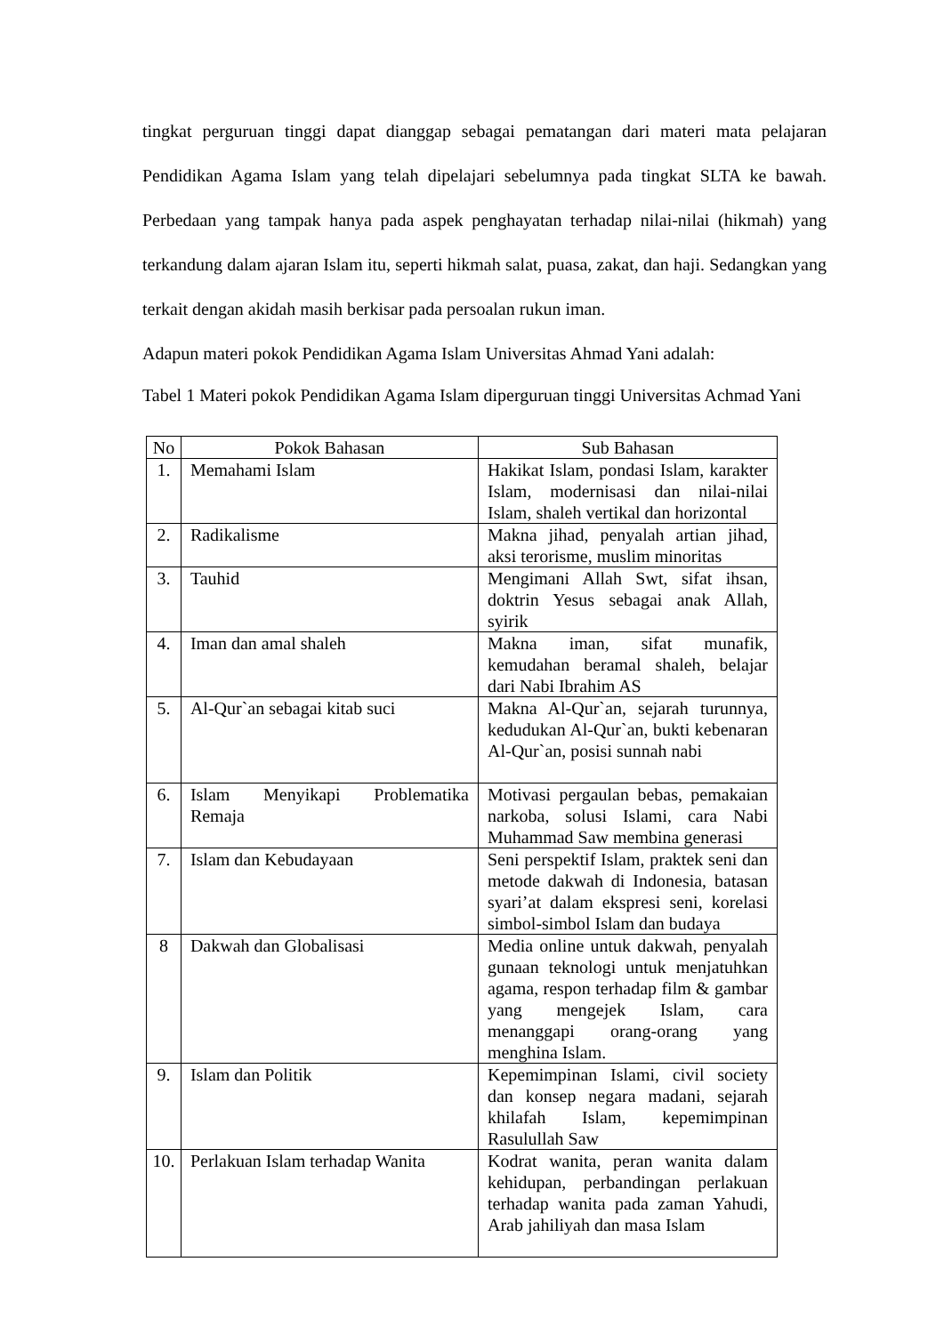tingkat perguruan tinggi dapat dianggap sebagai pematangan dari materi mata pelajaran Pendidikan Agama Islam yang telah dipelajari sebelumnya pada tingkat SLTA ke bawah. Perbedaan yang tampak hanya pada aspek penghayatan terhadap nilai-nilai (hikmah) yang terkandung dalam ajaran Islam itu, seperti hikmah salat, puasa, zakat, dan haji. Sedangkan yang terkait dengan akidah masih berkisar pada persoalan rukun iman.
Adapun materi pokok Pendidikan Agama Islam Universitas Ahmad Yani adalah:
Tabel 1 Materi pokok Pendidikan Agama Islam diperguruan tinggi Universitas Achmad Yani
| No | Pokok Bahasan | Sub Bahasan |
| --- | --- | --- |
| 1. | Memahami Islam | Hakikat Islam, pondasi Islam, karakter Islam, modernisasi dan nilai-nilai Islam, shaleh vertikal dan horizontal |
| 2. | Radikalisme | Makna jihad, penyalah artian jihad, aksi terorisme, muslim minoritas |
| 3. | Tauhid | Mengimani Allah Swt, sifat ihsan, doktrin Yesus sebagai anak Allah, syirik |
| 4. | Iman dan amal shaleh | Makna iman, sifat munafik, kemudahan beramal shaleh, belajar dari Nabi Ibrahim AS |
| 5. | Al-Qur`an sebagai kitab suci | Makna Al-Qur`an, sejarah turunnya, kedudukan Al-Qur`an, bukti kebenaran Al-Qur`an, posisi sunnah nabi |
| 6. | Islam Menyikapi Problematika Remaja | Motivasi pergaulan bebas, pemakaian narkoba, solusi Islami, cara Nabi Muhammad Saw membina generasi |
| 7. | Islam dan Kebudayaan | Seni perspektif Islam, praktek seni dan metode dakwah di Indonesia, batasan syari’at dalam ekspresi seni, korelasi simbol-simbol Islam dan budaya |
| 8 | Dakwah dan Globalisasi | Media online untuk dakwah, penyalah gunaan teknologi untuk menjatuhkan agama, respon terhadap film & gambar yang mengejek Islam, cara menanggapi orang-orang yang menghina Islam. |
| 9. | Islam dan Politik | Kepemimpinan Islami, civil society dan konsep negara madani, sejarah khilafah Islam, kepemimpinan Rasulullah Saw |
| 10. | Perlakuan Islam terhadap Wanita | Kodrat wanita, peran wanita dalam kehidupan, perbandingan perlakuan terhadap wanita pada zaman Yahudi, Arab jahiliyah dan masa Islam |